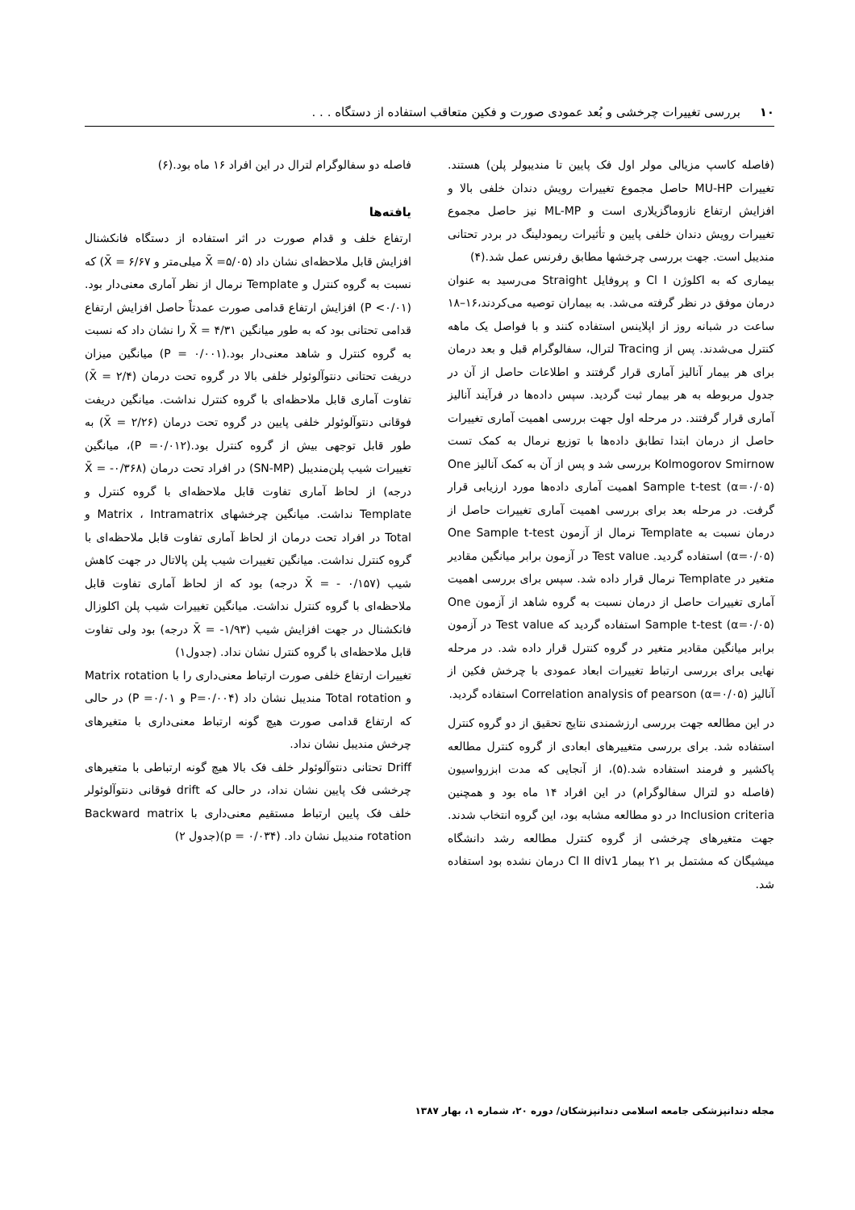۱۰ بررسی تغییرات چرخشی و بُعد عمودی صورت و فکین متعاقب استفاده از دستگاه . . .
(فاصله کاسپ مزیالی مولر اول فک پایین تا مندیبولر پلن) هستند. تغییرات MU-HP حاصل مجموع تغییرات رویش دندان خلفی بالا و افزایش ارتفاع نازوماگزیلاری است و ML-MP نیز حاصل مجموع تغییرات رویش دندان خلفی پایین و تأثیرات ریمودلینگ در بردر تحتانی مندیبل است. جهت بررسی چرخشها مطابق رفرنس عمل شد.(۴)
بیماری که به اکلوژن Cl I و پروفایل Straight می‌رسید به عنوان درمان موفق در نظر گرفته می‌شد. به بیماران توصیه می‌کردند،۱۶–۱۸ ساعت در شبانه روز از اپلاینس استفاده کنند و با فواصل یک ماهه کنترل می‌شدند. پس از Tracing لترال، سفالوگرام قبل و بعد درمان برای هر بیمار آنالیز آماری قرار گرفتند و اطلاعات حاصل از آن در جدول مربوطه به هر بیمار ثبت گردید. سپس داده‌ها در فرآیند آنالیز آماری قرار گرفتند. در مرحله اول جهت بررسی اهمیت آماری تغییرات حاصل از درمان ابتدا تطابق داده‌ها با توزیع نرمال به کمک تست Kolmogorov Smirnow بررسی شد و پس از آن به کمک آنالیز One Sample t-test (α=۰/۰۵) اهمیت آماری داده‌ها مورد ارزیابی قرار گرفت. در مرحله بعد برای بررسی اهمیت آماری تغییرات حاصل از درمان نسبت به Template نرمال از آزمون One Sample t-test (α=۰/۰۵) استفاده گردید. Test value در آزمون برابر میانگین مقادیر متغیر در Template نرمال قرار داده شد. سپس برای بررسی اهمیت آماری تغییرات حاصل از درمان نسبت به گروه شاهد از آزمون One Sample t-test (α=۰/۰۵) استفاده گردید که Test value در آزمون برابر میانگین مقادیر متغیر در گروه کنترل قرار داده شد. در مرحله نهایی برای بررسی ارتباط تغییرات ابعاد عمودی با چرخش فکین از آنالیز Correlation analysis of pearson (α=۰/۰۵) استفاده گردید.
در این مطالعه جهت بررسی ارزشمندی نتایج تحقیق از دو گروه کنترل استفاده شد. برای بررسی متغییرهای ابعادی از گروه کنترل مطالعه پاکشیر و فرمند استفاده شد.(۵)، از آنجایی که مدت ابزرواسیون (فاصله دو لترال سفالوگرام) در این افراد ۱۴ ماه بود و همچنین Inclusion criteria در دو مطالعه مشابه بود، این گروه انتخاب شدند. جهت متغیرهای چرخشی از گروه کنترل مطالعه رشد دانشگاه میشیگان که مشتمل بر ۲۱ بیمار Cl II div1 درمان نشده بود استفاده شد.
فاصله دو سفالوگرام لترال در این افراد ۱۶ ماه بود.(۶)
یافته‌ها
ارتفاع خلف و قدام صورت در اثر استفاده از دستگاه فانکشنال افزایش قابل ملاحظه‌ای نشان داد (X̄ =۵/۰۵ میلی‌متر و X̄ = ۶/۶۷) که نسبت به گروه کنترل و Template نرمال از نظر آماری معنی‌دار بود.(P <۰/۰۱) افزایش ارتفاع قدامی صورت عمدتاً حاصل افزایش ارتفاع قدامی تحتانی بود که به طور میانگین X̄ = ۴/۳۱ را نشان داد که نسبت به گروه کنترل و شاهد معنی‌دار بود.(P = ۰/۰۰۱) میانگین میزان دریفت تحتانی دنتوآلوئولر خلفی بالا در گروه تحت درمان (X̄ = ۲/۴) تفاوت آماری قابل ملاحظه‌ای با گروه کنترل نداشت. میانگین دریفت فوقانی دنتوآلوئولر خلفی پایین در گروه تحت درمان (X̄ = ۲/۲۶) به طور قابل توجهی بیش از گروه کنترل بود.(P =۰/۰۱۲)، میانگین تغییرات شیب پلن‌مندیبل (SN-MP) در افراد تحت درمان (X̄ = -۰/۳۶۸ درجه) از لحاظ آماری تفاوت قابل ملاحظه‌ای با گروه کنترل و Template نداشت. میانگین چرخشهای Matrix ، Intramatrix و Total در افراد تحت درمان از لحاظ آماری تفاوت قابل ملاحظه‌ای با گروه کنترل نداشت. میانگین تغییرات شیب پلن پالاتال در جهت کاهش شیب (X̄ = - ۰/۱۵۷ درجه) بود که از لحاظ آماری تفاوت قابل ملاحظه‌ای با گروه کنترل نداشت. میانگین تغییرات شیب پلن اکلوزال فانکشنال در جهت افزایش شیب (X̄ = -۱/۹۳ درجه) بود ولی تفاوت قابل ملاحظه‌ای با گروه کنترل نشان نداد. (جدول۱)
تغییرات ارتفاع خلفی صورت ارتباط معنی‌داری را با Matrix rotation و Total rotation مندیبل نشان داد (P=۰/۰۰۴ و P =۰/۰۱) در حالی که ارتفاع قدامی صورت هیچ گونه ارتباط معنی‌داری با متغیرهای چرخش مندیبل نشان نداد.
Driff تحتانی دنتوآلوئولر خلف فک بالا هیچ گونه ارتباطی با متغیرهای چرخشی فک پایین نشان نداد، در حالی که drift فوقانی دنتوآلوئولر خلف فک پایین ارتباط مستقیم معنی‌داری با Backward matrix rotation مندیبل نشان داد. (p = ۰/۰۳۴)(جدول ۲)
مجله دندانپزشکی جامعه اسلامی دندانپزشکان/ دوره ۲۰، شماره ۱، بهار ۱۳۸۷